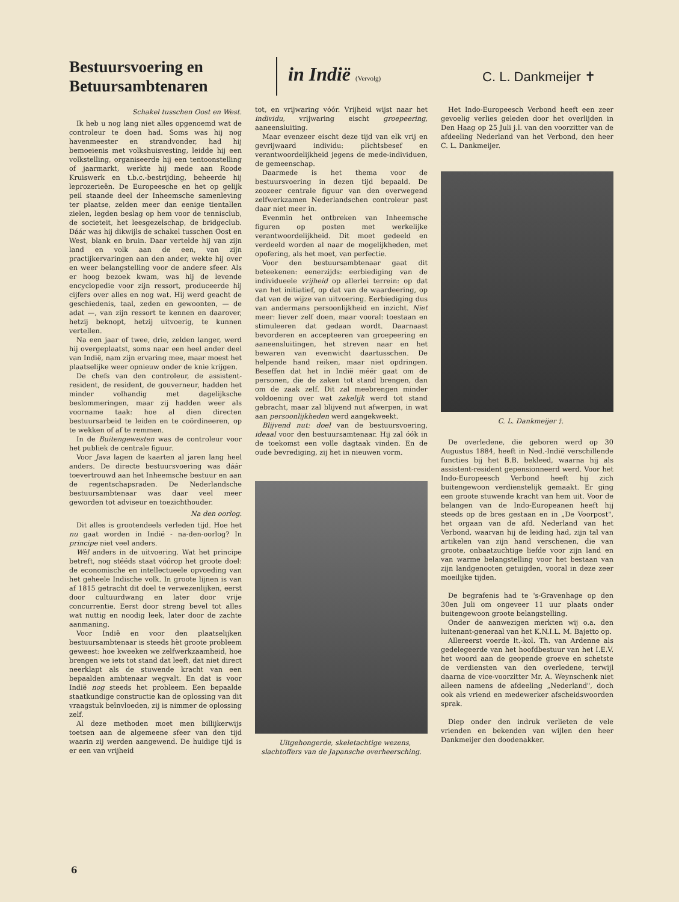Bestuursvoering en Betuursambtenaren
in Indië (Vervolg)
C. L. Dankmeijer ✝
Schakel tusschen Oost en West.
Ik heb u nog lang niet alles opgenoemd wat de controleur te doen had. Soms was hij nog havenmeester en strandvonder, had hij bemoeienis met volkshuisvesting, leidde hij een volkstelling, organiseerde hij een tentoonstelling of jaarmarkt, werkte hij mede aan Roode Kruiswerk en t.b.c.-bestrijding, beheerde hij leprozerieën. De Europeesche en het op gelijk peil staande deel der Inheemsche samenleving ter plaatse, zelden meer dan eenige tientallen zielen, legden beslag op hem voor de tennisclub, de societeit, het leesgezelschap, de bridgeclub. Dáár was hij dikwijls de schakel tusschen Oost en West, blank en bruin. Daar vertelde hij van zijn land en volk aan de een, van zijn practijkervaringen aan den ander, wekte hij over en weer belangstelling voor de andere sfeer. Als er hoog bezoek kwam, was hij de levende encyclopedie voor zijn ressort, produceerde hij cijfers over alles en nog wat. Hij werd geacht de geschiedenis, taal, zeden en gewoonten, — de adat —, van zijn ressort te kennen en daarover, hetzij beknopt, hetzij uitvoerig, te kunnen vertellen.
Na een jaar of twee, drie, zelden langer, werd hij overgeplaatst, soms naar een heel ander deel van Indië, nam zijn ervaring mee, maar moest het plaatselijke weer opnieuw onder de knie krijgen.
De chefs van den controleur, de assistent-resident, de resident, de gouverneur, hadden het minder volhandig met dagelijksche beslommeringen, maar zij hadden weer als voorname taak: hoe al dien directen bestuursarbeid te leiden en te coördineeren, op te wekken of af te remmen.
In de Buitengewesten was de controleur voor het publiek de centrale figuur.
Voor Java lagen de kaarten al jaren lang heel anders. De directe bestuursvoering was dáár toevertrouwd aan het Inheemsche bestuur en aan de regentschapsraden. De Nederlandsche bestuursambtenaar was daar veel meer geworden tot adviseur en toezichthouder.
Na den oorlog.
Dit alles is grootendeels verleden tijd. Hoe het nu gaat worden in Indië - na-den-oorlog? In principe niet veel anders.
Wèl anders in de uitvoering. Wat het principe betreft, nog stééds staat vóórop het groote doel: de economische en intellectueele opvoeding van het geheele Indische volk. In groote lijnen is van af 1815 getracht dit doel te verwezenlijken, eerst door cultuurdwang en later door vrije concurrentie. Eerst door streng bevel tot alles wat nuttig en noodig leek, later door de zachte aanmaning.
Voor Indië en voor den plaatselijken bestuursambtenaar is steeds hèt groote probleem geweest: hoe kweeken we zelfwerkzaamheid, hoe brengen we iets tot stand dat leeft, dat niet direct neerklapt als de stuwende kracht van een bepaalden ambtenaar wegvalt. En dat is voor Indië nog steeds het probleem. Een bepaalde staatkundige constructie kan de oplossing van dit vraagstuk beïnvloeden, zij is nimmer de oplossing zelf.
Al deze methoden moet men billijkerwijs toetsen aan de algemeene sfeer van den tijd waarin zij werden aangewend. De huidige tijd is er een van vrijheid
tot, en vrijwaring vóór. Vrijheid wijst naar het individu, vrijwaring eischt groepeering, aaneensluiting.
Maar evenzeer eischt deze tijd van elk vrij en gevrijwaard individu: plichtsbesef en verantwoordelijkheid jegens de mede-individuen, de gemeenschap.
Daarmede is het thema voor de bestuursvoering in dezen tijd bepaald. De zoozeer centrale figuur van den overwegend zelfwerkzamen Nederlandschen controleur past daar niet meer in.
Evenmin het ontbreken van Inheemsche figuren op posten met werkelijke verantwoordelijkheid. Dit moet gedeeld en verdeeld worden al naar de mogelijkheden, met opofering, als het moet, van perfectie.
Voor den bestuursambtenaar gaat dit beteekenen: eenerzijds: eerbiediging van de individueele vrijheid op allerlei terrein: op dat van het initiatief, op dat van de waardeering, op dat van de wijze van uitvoering. Eerbiediging dus van andermans persoonlijkheid en inzicht. Niet meer: liever zelf doen, maar vooral: toestaan en stimuleeren dat gedaan wordt. Daarnaast bevorderen en accepteeren van groepeering en aaneensluitingen, het streven naar en het bewaren van evenwicht daartusschen. De helpende hand reiken, maar niet opdringen. Beseffen dat het in Indië méér gaat om de personen, die de zaken tot stand brengen, dan om de zaak zelf. Dit zal meebrengen minder voldoening over wat zakelijk werd tot stand gebracht, maar zal blijvend nut afwerpen, in wat aan persoonlijkheden werd aangekweekt.
Blijvend nut: doel van de bestuursvoering, ideaal voor den bestuursamtenaar. Hij zal óók in de toekomst een volle dagtaak vinden. En de oude bevrediging, zij het in nieuwen vorm.
Uitgehongerde, skeletachtige wezens, slachtoffers van de Japansche overheersching.
Het Indo-Europeesch Verbond heeft een zeer gevoelig verlies geleden door het overlijden in Den Haag op 25 Juli j.l. van den voorzitter van de afdeeling Nederland van het Verbond, den heer C. L. Dankmeijer.
C. L. Dankmeijer †.
De overledene, die geboren werd op 30 Augustus 1884, heeft in Ned.-Indië verschillende functies bij het B.B. bekleed, waarna hij als assistent-resident gepensionneerd werd. Voor het Indo-Europeesch Verbond heeft hij zich buitengewoon verdienstelijk gemaakt. Er ging een groote stuwende kracht van hem uit. Voor de belangen van de Indo-Europeanen heeft hij steeds op de bres gestaan en in „De Voorpost", het orgaan van de afd. Nederland van het Verbond, waarvan hij de leiding had, zijn tal van artikelen van zijn hand verschenen, die van groote, onbaatzuchtige liefde voor zijn land en van warme belangstelling voor het bestaan van zijn landgenooten getuigden, vooral in deze zeer moeilijke tijden.
De begrafenis had te 's-Gravenhage op den 30en Juli om ongeveer 11 uur plaats onder buitengewoon groote belangstelling.
Onder de aanwezigen merkten wij o.a. den luitenant-generaal van het K.N.I.L. M. Bajetto op.
Allereerst voerde lt.-kol. Th. van Ardenne als gedelegeerde van het hoofdbestuur van het I.E.V. het woord aan de geopende groeve en schetste de verdiensten van den overledene, terwijl daarna de vice-voorzitter Mr. A. Weynschenk niet alleen namens de afdeeling „Nederland", doch ook als vriend en medewerker afscheidswoorden sprak.
Diep onder den indruk verlieten de vele vrienden en bekenden van wijlen den heer Dankmeijer den doodenakker.
6